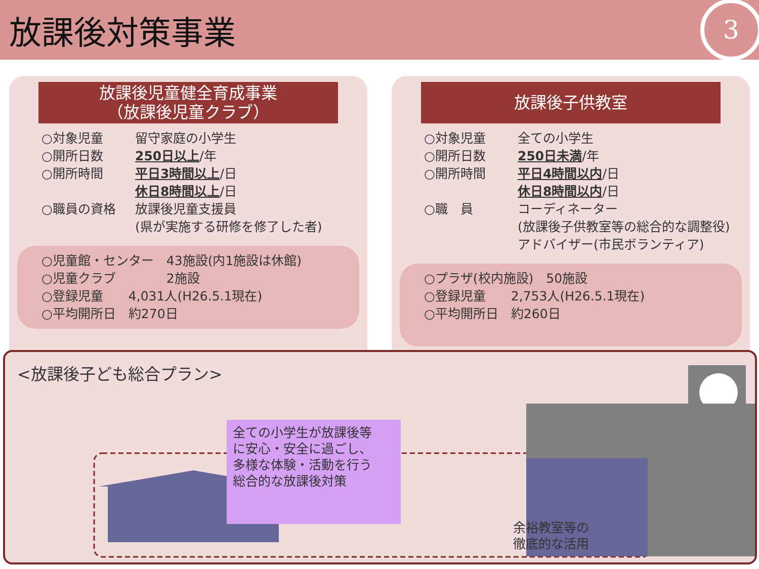放課後対策事業
3
放課後児童健全育成事業
（放課後児童クラブ）
○対象児童 留守家庭の小学生
○開所日数 250日以上/年
○開所時間 平日3時間以上/日
休日8時間以上/日
○職員の資格 放課後児童支援員
(県が実施する研修を修了した者)
○児童館・センター　43施設(内1施設は休館)
○児童クラブ　　　　2施設
○登録児童　　4,031人(H26.5.1現在)
○平均開所日　約270日
放課後子供教室
○対象児童 全ての小学生
○開所日数 250日未満/年
○開所時間 平日4時間以内/日
休日8時間以内/日
○職　員 コーディネーター
(放課後子供教室等の総合的な調整役)
アドバイザー(市民ボランティア)
○プラザ(校内施設)　50施設
○登録児童　　2,753人(H26.5.1現在)
○平均開所日　約260日
<放課後子ども総合プラン>
全ての小学生が放課後等
に安心・安全に過ごし、
多様な体験・活動を行う
総合的な放課後対策
余裕教室等の
徹底的な活用